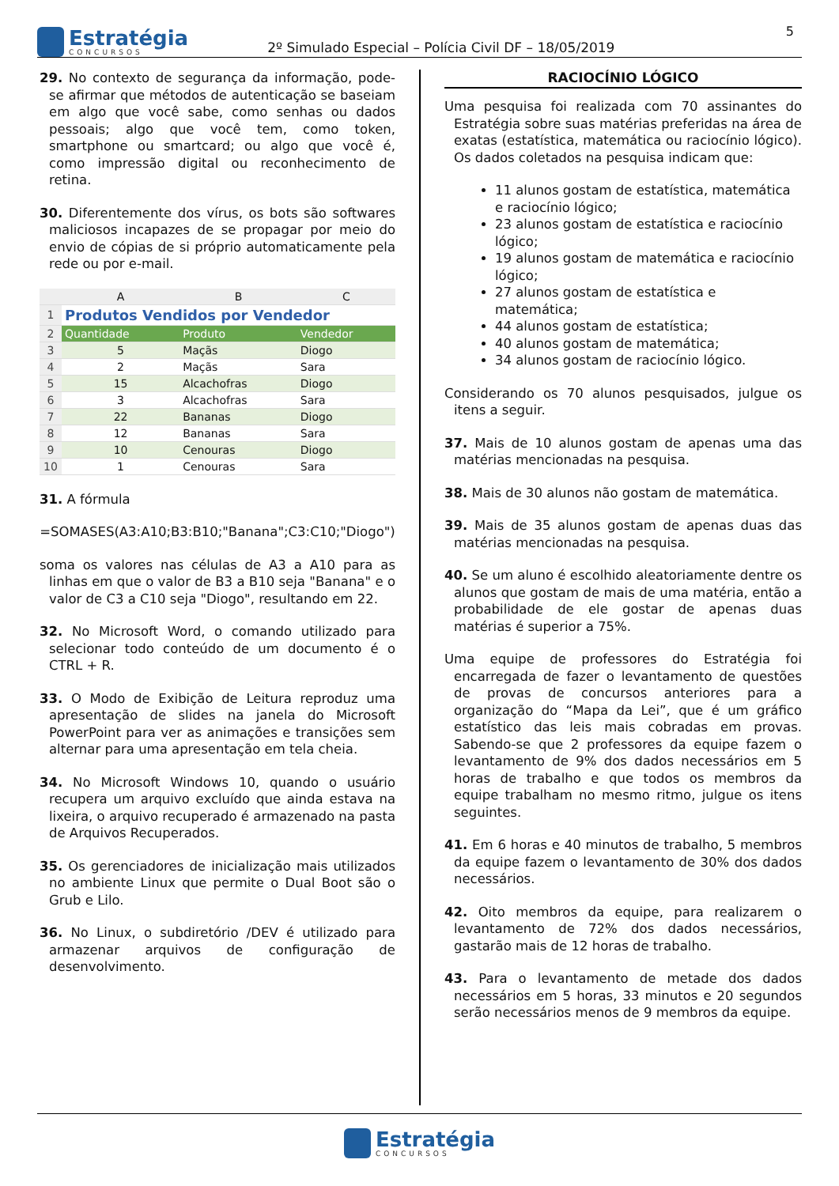Estratégia
CONCURSOS
2º Simulado Especial – Polícia Civil DF – 18/05/2019
5
29. No contexto de segurança da informação, pode-se afirmar que métodos de autenticação se baseiam em algo que você sabe, como senhas ou dados pessoais; algo que você tem, como token, smartphone ou smartcard; ou algo que você é, como impressão digital ou reconhecimento de retina.
30. Diferentemente dos vírus, os bots são softwares maliciosos incapazes de se propagar por meio do envio de cópias de si próprio automaticamente pela rede ou por e-mail.
| | A | B | C |
| --- | --- | --- | --- |
| 1 | Produtos Vendidos por Vendedor | | |
| 2 | Quantidade | Produto | Vendedor |
| 3 | 5 | Maçãs | Diogo |
| 4 | 2 | Maçãs | Sara |
| 5 | 15 | Alcachofras | Diogo |
| 6 | 3 | Alcachofras | Sara |
| 7 | 22 | Bananas | Diogo |
| 8 | 12 | Bananas | Sara |
| 9 | 10 | Cenouras | Diogo |
| 10 | 1 | Cenouras | Sara |
31. A fórmula
=SOMASES(A3:A10;B3:B10;"Banana";C3:C10;"Diogo")
soma os valores nas células de A3 a A10 para as linhas em que o valor de B3 a B10 seja "Banana" e o valor de C3 a C10 seja "Diogo", resultando em 22.
32. No Microsoft Word, o comando utilizado para selecionar todo conteúdo de um documento é o CTRL + R.
33. O Modo de Exibição de Leitura reproduz uma apresentação de slides na janela do Microsoft PowerPoint para ver as animações e transições sem alternar para uma apresentação em tela cheia.
34. No Microsoft Windows 10, quando o usuário recupera um arquivo excluído que ainda estava na lixeira, o arquivo recuperado é armazenado na pasta de Arquivos Recuperados.
35. Os gerenciadores de inicialização mais utilizados no ambiente Linux que permite o Dual Boot são o Grub e Lilo.
36. No Linux, o subdiretório /DEV é utilizado para armazenar arquivos de configuração de desenvolvimento.
RACIOCÍNIO LÓGICO
Uma pesquisa foi realizada com 70 assinantes do Estratégia sobre suas matérias preferidas na área de exatas (estatística, matemática ou raciocínio lógico). Os dados coletados na pesquisa indicam que:
11 alunos gostam de estatística, matemática e raciocínio lógico;
23 alunos gostam de estatística e raciocínio lógico;
19 alunos gostam de matemática e raciocínio lógico;
27 alunos gostam de estatística e matemática;
44 alunos gostam de estatística;
40 alunos gostam de matemática;
34 alunos gostam de raciocínio lógico.
Considerando os 70 alunos pesquisados, julgue os itens a seguir.
37. Mais de 10 alunos gostam de apenas uma das matérias mencionadas na pesquisa.
38. Mais de 30 alunos não gostam de matemática.
39. Mais de 35 alunos gostam de apenas duas das matérias mencionadas na pesquisa.
40. Se um aluno é escolhido aleatoriamente dentre os alunos que gostam de mais de uma matéria, então a probabilidade de ele gostar de apenas duas matérias é superior a 75%.
Uma equipe de professores do Estratégia foi encarregada de fazer o levantamento de questões de provas de concursos anteriores para a organização do “Mapa da Lei”, que é um gráfico estatístico das leis mais cobradas em provas. Sabendo-se que 2 professores da equipe fazem o levantamento de 9% dos dados necessários em 5 horas de trabalho e que todos os membros da equipe trabalham no mesmo ritmo, julgue os itens seguintes.
41. Em 6 horas e 40 minutos de trabalho, 5 membros da equipe fazem o levantamento de 30% dos dados necessários.
42. Oito membros da equipe, para realizarem o levantamento de 72% dos dados necessários, gastarão mais de 12 horas de trabalho.
43. Para o levantamento de metade dos dados necessários em 5 horas, 33 minutos e 20 segundos serão necessários menos de 9 membros da equipe.
Estratégia
CONCURSOS